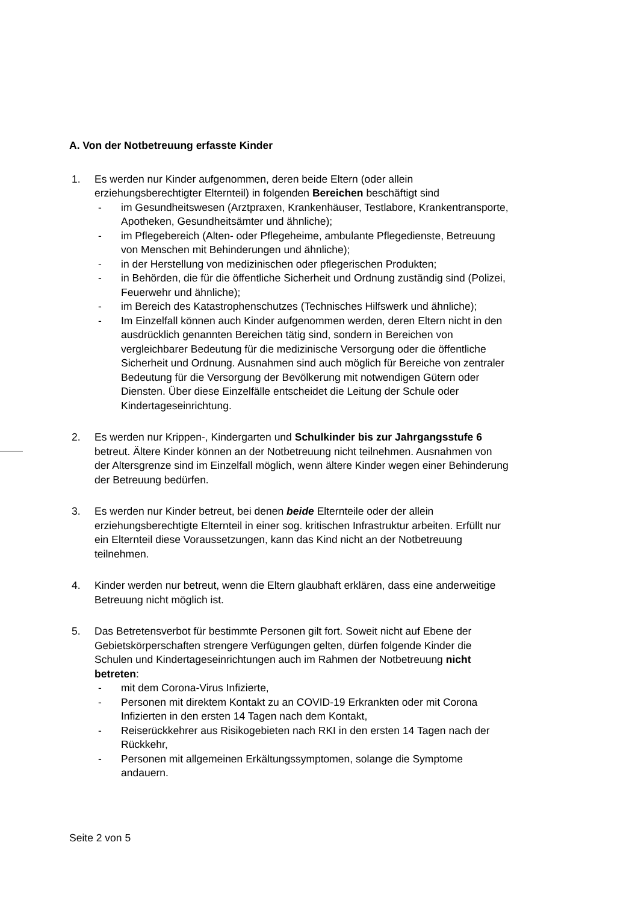A. Von der Notbetreuung erfasste Kinder
1. Es werden nur Kinder aufgenommen, deren beide Eltern (oder allein erziehungsberechtigter Elternteil) in folgenden Bereichen beschäftigt sind
- im Gesundheitswesen (Arztpraxen, Krankenhäuser, Testlabore, Krankentransporte, Apotheken, Gesundheitsämter und ähnliche);
- im Pflegebereich (Alten- oder Pflegeheime, ambulante Pflegedienste, Betreuung von Menschen mit Behinderungen und ähnliche);
- in der Herstellung von medizinischen oder pflegerischen Produkten;
- in Behörden, die für die öffentliche Sicherheit und Ordnung zuständig sind (Polizei, Feuerwehr und ähnliche);
- im Bereich des Katastrophenschutzes (Technisches Hilfswerk und ähnliche);
- Im Einzelfall können auch Kinder aufgenommen werden, deren Eltern nicht in den ausdrücklich genannten Bereichen tätig sind, sondern in Bereichen von vergleichbarer Bedeutung für die medizinische Versorgung oder die öffentliche Sicherheit und Ordnung. Ausnahmen sind auch möglich für Bereiche von zentraler Bedeutung für die Versorgung der Bevölkerung mit notwendigen Gütern oder Diensten. Über diese Einzelfälle entscheidet die Leitung der Schule oder Kindertageseinrichtung.
2. Es werden nur Krippen-, Kindergarten und Schulkinder bis zur Jahrgangsstufe 6 betreut. Ältere Kinder können an der Notbetreuung nicht teilnehmen. Ausnahmen von der Altersgrenze sind im Einzelfall möglich, wenn ältere Kinder wegen einer Behinderung der Betreuung bedürfen.
3. Es werden nur Kinder betreut, bei denen beide Elternteile oder der allein erziehungsberechtigte Elternteil in einer sog. kritischen Infrastruktur arbeiten. Erfüllt nur ein Elternteil diese Voraussetzungen, kann das Kind nicht an der Notbetreuung teilnehmen.
4. Kinder werden nur betreut, wenn die Eltern glaubhaft erklären, dass eine anderweitige Betreuung nicht möglich ist.
5. Das Betretensverbot für bestimmte Personen gilt fort. Soweit nicht auf Ebene der Gebietskörperschaften strengere Verfügungen gelten, dürfen folgende Kinder die Schulen und Kindertageseinrichtungen auch im Rahmen der Notbetreuung nicht betreten:
- mit dem Corona-Virus Infizierte,
- Personen mit direktem Kontakt zu an COVID-19 Erkrankten oder mit Corona Infizierten in den ersten 14 Tagen nach dem Kontakt,
- Reiserückkehrer aus Risikogebieten nach RKI in den ersten 14 Tagen nach der Rückkehr,
- Personen mit allgemeinen Erkältungssymptomen, solange die Symptome andauern.
Seite 2 von 5